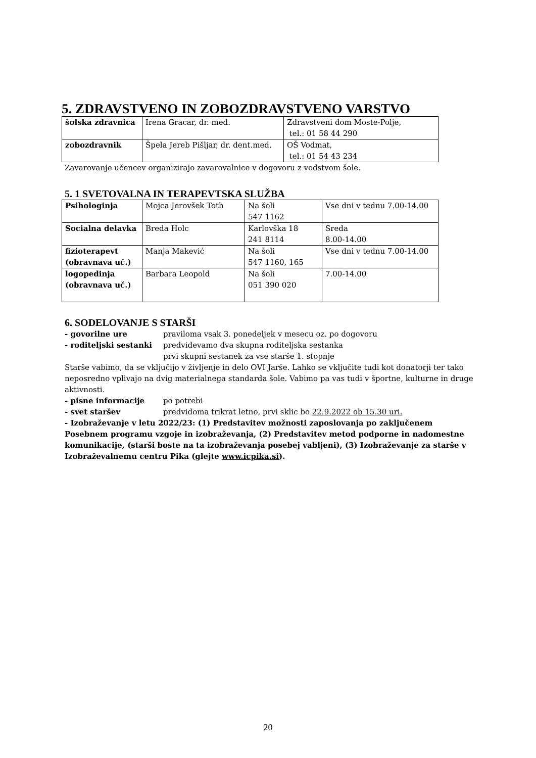5. ZDRAVSTVENO IN ZOBOZDRAVSTVENO VARSTVO
| šolska zdravnica | Irena Gracar, dr. med. | Zdravstveni dom Moste-Polje, tel.: 01 58 44 290 |
| zobozdravnik | Špela Jereb Pišljar, dr. dent.med. | OŠ Vodmat, tel.: 01 54 43 234 |
Zavarovanje učencev organizirajo zavarovalnice v dogovoru z vodstvom šole.
5. 1 SVETOVALNA IN TERAPEVTSKA SLUŽBA
| Psihologinja | Mojca Jerovšek Toth | Na šoli 547 1162 | Vse dni v tednu 7.00-14.00 |
| Socialna delavka | Breda Holc | Karlovška 18 241 8114 | Sreda 8.00-14.00 |
| fizioterapevt (obravnava uč.) | Manja Makević | Na šoli 547 1160, 165 | Vse dni v tednu 7.00-14.00 |
| logopedinja (obravnava uč.) | Barbara Leopold | Na šoli 051 390 020 | 7.00-14.00 |
6. SODELOVANJE S STARŠI
- govorilne ure praviloma vsak 3. ponedeljek v mesecu oz. po dogovoru
- roditeljski sestanki predvidevamo dva skupna roditeljska sestanka
prvi skupni sestanek za vse starše 1. stopnje
Starše vabimo, da se vključijo v življenje in delo OVI Jarše. Lahko se vključite tudi kot donatorji ter tako neposredno vplivajo na dvig materialnega standarda šole. Vabimo pa vas tudi v športne, kulturne in druge aktivnosti.
- pisne informacije po potrebi
- svet staršev predvidoma trikrat letno, prvi sklic bo 22.9.2022 ob 15.30 uri.
- Izobraževanje v letu 2022/23: (1) Predstavitev možnosti zaposlovanja po zaključenem Posebnem programu vzgoje in izobraževanja, (2) Predstavitev metod podporne in nadomestne komunikacije, (starši boste na ta izobraževanja posebej vabljeni), (3) Izobraževanje za starše v Izobraževalnemu centru Pika (glejte www.icpika.si).
20